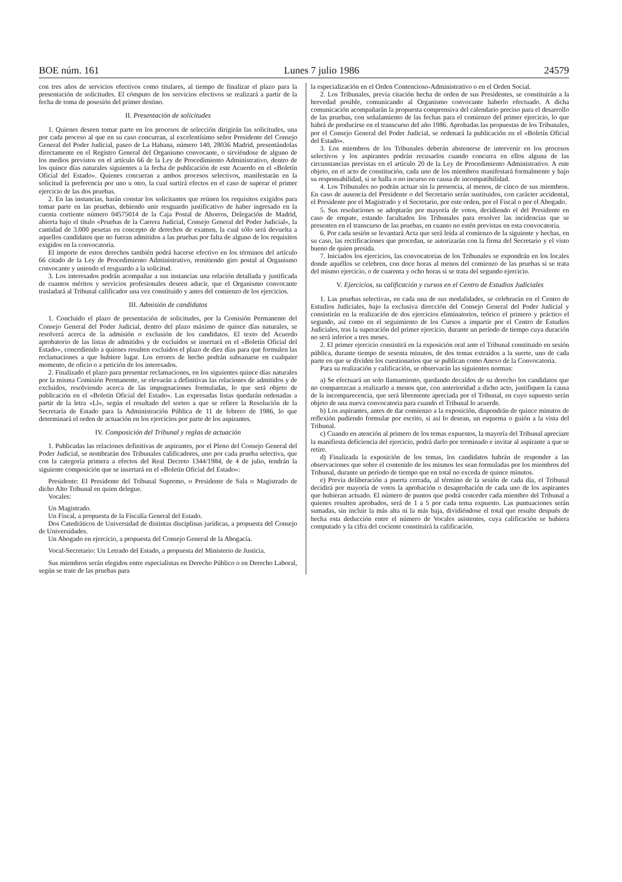BOE núm. 161 Lunes 7 julio 1986 24579
con tres años de servicios efectivos como titulares, al tiempo de finalizar el plazo para la presentación de solicitudes. El cómputo de los servicios efectivos se realizará a partir de la fecha de toma de posesión del primer destino.
II. Presentación de solicitudes
1. Quienes deseen tomar parte en los procesos de selección dirigirán las solicitudes, una por cada proceso al que en su caso concurran, al excelentísimo señor Presidente del Consejo General del Poder Judicial, paseo de La Habana, número 140, 28036 Madrid, presentándolas directamente en el Registro General del Organismo convocante, o sirviéndose de alguno de los medios previstos en el artículo 66 de la Ley de Procedimiento Administrativo, dentro de los quince días naturales siguientes a la fecha de publicación de este Acuerdo en el «Boletín Oficial del Estado». Quienes concurran a ambos procesos selectivos, manifestarán en la solicitud la preferencia por uno u otro, la cual surtirá efectos en el caso de superar el primer ejercicio de las dos pruebas.
2. En las instancias, harán constar los solicitantes que reúnen los requisitos exigidos para tomar parte en las pruebas, debiendo unir resguardo justificativo de haber ingresado en la cuenta corriente número 04575014 de la Caja Postal de Ahorros, Delegación de Madrid, abierta bajo el título «Pruebas de la Carrera Judicial, Consejo General del Poder Judicial», la cantidad de 3.000 pesetas en concepto de derechos de examen, la cual sólo será devuelta a aquellos candidatos que no fueran admitidos a las pruebas por falta de alguno de los requisitos exigidos en la convocatoria.
El importe de estos derechos también podrá hacerse efectivo en los términos del artículo 66 citado de la Ley de Procedimiento Administrativo, remitiendo giro postal al Organismo convocante y uniendo el resguardo a la solicitud.
3. Los interesados podrán acompañar a sus instancias una relación detallada y justificada de cuantos méritos y servicios profesionales deseen aducir, que el Organismo convocante trasladará al Tribunal calificador una vez constituido y antes del comienzo de los ejercicios.
III. Admisión de candidatos
1. Concluido el plazo de presentación de solicitudes, por la Comisión Permanente del Consejo General del Poder Judicial, dentro del plazo máximo de quince días naturales, se resolverá acerca de la admisión o exclusión de los candidatos. El texto del Acuerdo aprobatorio de las listas de admitidos y de excluidos se insertará en el «Boletín Oficial del Estado», concediendo a quienes resulten excluidos el plazo de diez días para que formulen las reclamaciones a que hubiere lugar. Los errores de hecho podrán subsanarse en cualquier momento, de oficio o a petición de los interesados.
2. Finalizado el plazo para presentar reclamaciones, en los siguientes quince días naturales por la misma Comisión Permanente, se elevarán a definitivas las relaciones de admitidos y de excluidos, resolviendo acerca de las impugnaciones formuladas, lo que será objeto de publicación en el «Boletín Oficial del Estado». Las expresadas listas quedarán ordenadas a partir de la letra «Ll», según el resultado del sorteo a que se refiere la Resolución de la Secretaría de Estado para la Administración Pública de 11 de febrero de 1986, lo que determinará el orden de actuación en los ejercicios por parte de los aspirantes.
IV. Composición del Tribunal y reglas de actuación
1. Publicadas las relaciones definitivas de aspirantes, por el Pleno del Consejo General del Poder Judicial, se nombrarán dos Tribunales calificadores, uno por cada prueba selectiva, que con la categoría primera a efectos del Real Decreto 1344/1984, de 4 de julio, tendrán la siguiente composición que se insertará en el «Boletín Oficial del Estado»:
Presidente: El Presidente del Tribunal Supremo, o Presidente de Sala o Magistrado de dicho Alto Tribunal en quien delegue.
Vocales:
Un Magistrado.
Un Fiscal, a propuesta de la Fiscalía General del Estado.
Dos Catedráticos de Universidad de distintas disciplinas jurídicas, a propuesta del Consejo de Universidades.
Un Abogado en ejercicio, a propuesta del Consejo General de la Abogacía.
Vocal-Secretario: Un Letrado del Estado, a propuesta del Ministerio de Justicia.
Sus miembros serán elegidos entre especialistas en Derecho Público o en Derecho Laboral, según se trate de las pruebas para
la especialización en el Orden Contencioso-Administrativo o en el Orden Social.
2. Los Tribunales, previa citación hecha de orden de sus Presidentes, se constituirán a la brevedad posible, comunicando al Organismo convocante haberlo efectuado. A dicha comunicación acompañarán la propuesta comprensiva del calendario preciso para el desarrollo de las pruebas, con señalamiento de las fechas para el comienzo del primer ejercicio, lo que habrá de producirse en el transcurso del año 1986. Aprobadas las propuestas de los Tribunales, por el Consejo General del Poder Judicial, se ordenará la publicación en el «Boletín Oficial del Estado».
3. Los miembros de los Tribunales deberán abstenerse de intervenir en los procesos selectivos y los aspirantes podrán recusarlos cuando concurra en ellos alguna de las circunstancias previstas en el artículo 20 de la Ley de Procedimiento Administrativo. A este objeto, en el acto de constitución, cada uno de los miembros manifestará formalmente y bajo su responsabilidad, si se halla o no incurso en causa de incompatibilidad.
4. Los Tribunales no podrán actuar sin la presencia, al menos, de cinco de sus miembros. En caso de ausencia del Presidente o del Secretario serán sustituidos, con carácter accidental, el Presidente por el Magistrado y el Secretario, por este orden, por el Fiscal o por el Abogado.
5. Sus resoluciones se adoptarán por mayoría de votos, decidiendo el del Presidente en caso de empate, estando facultados los Tribunales para resolver las incidencias que se presenten en el transcurso de las pruebas, en cuanto no estén previstas en esta convocatoria.
6. Por cada sesión se levantará Acta que será leída al comienzo de la siguiente y hechas, en su caso, las rectificaciones que procedan, se autorizarán con la firma del Secretario y el visto bueno de quien presida.
7. Iniciados los ejercicios, las convocatorias de los Tribunales se expondrán en los locales donde aquéllos se celebren, con doce horas al menos del comienzo de las pruebas si se trata del mismo ejercicio, o de cuarenta y ocho horas si se trata del segundo ejercicio.
V. Ejercicios, su calificación y cursos en el Centro de Estudios Judiciales
1. Las pruebas selectivas, en cada una de sus modalidades, se celebrarán en el Centro de Estudios Judiciales, bajo la exclusiva dirección del Consejo General del Poder Judicial y consistirán en la realización de dos ejercicios eliminatorios, teórico el primero y práctico el segundo, así como en el seguimiento de los Cursos a impartir por el Centro de Estudios Judiciales, tras la superación del primer ejercicio, durante un período de tiempo cuya duración no será inferior a tres meses.
2. El primer ejercicio consistirá en la exposición oral ante el Tribunal constituido en sesión pública, durante tiempo de sesenta minutos, de dos temas extraídos a la suerte, uno de cada parte en que se dividen los cuestionarios que se publican como Anexo de la Convocatoria.
Para su realización y calificación, se observarán las siguientes normas:
a) Se efectuará un solo llamamiento, quedando decaídos de su derecho los candidatos que no comparezcan a realizarlo a menos que, con anterioridad a dicho acto, justifiquen la causa de la incomparecencia, que será libremente apreciada por el Tribunal, en cuyo supuesto serán objeto de una nueva convocatoria para cuando el Tribunal lo acuerde.
b) Los aspirantes, antes de dar comienzo a la exposición, dispondrán de quince minutos de reflexión pudiendo formular por escrito, si así lo desean, un esquema o guión a la vista del Tribunal.
c) Cuando en atención al primero de los temas expuestos, la mayoría del Tribunal apreciare la manifiesta deficiencia del ejercicio, podrá darlo por terminado e invitar al aspirante a que se retire.
d) Finalizada la exposición de los temas, los candidatos habrán de responder a las observaciones que sobre el contenido de los mismos les sean formuladas por los miembros del Tribunal, durante un período de tiempo que en total no exceda de quince minutos.
e) Previa deliberación a puerta cerrada, al término de la sesión de cada día, el Tribunal decidirá por mayoría de votos la aprobación o desaprobación de cada uno de los aspirantes que hubieran actuado. El número de puntos que podrá conceder cada miembro del Tribunal a quienes resulten aprobados, será de 1 a 5 por cada tema expuesto. Las puntuaciones serán sumadas, sin incluir la más alta ni la más baja, dividiéndose el total que resulte después de hecha esta deducción entre el número de Vocales asistentes, cuya calificación se hubiera computado y la cifra del cociente constituirá la calificación.